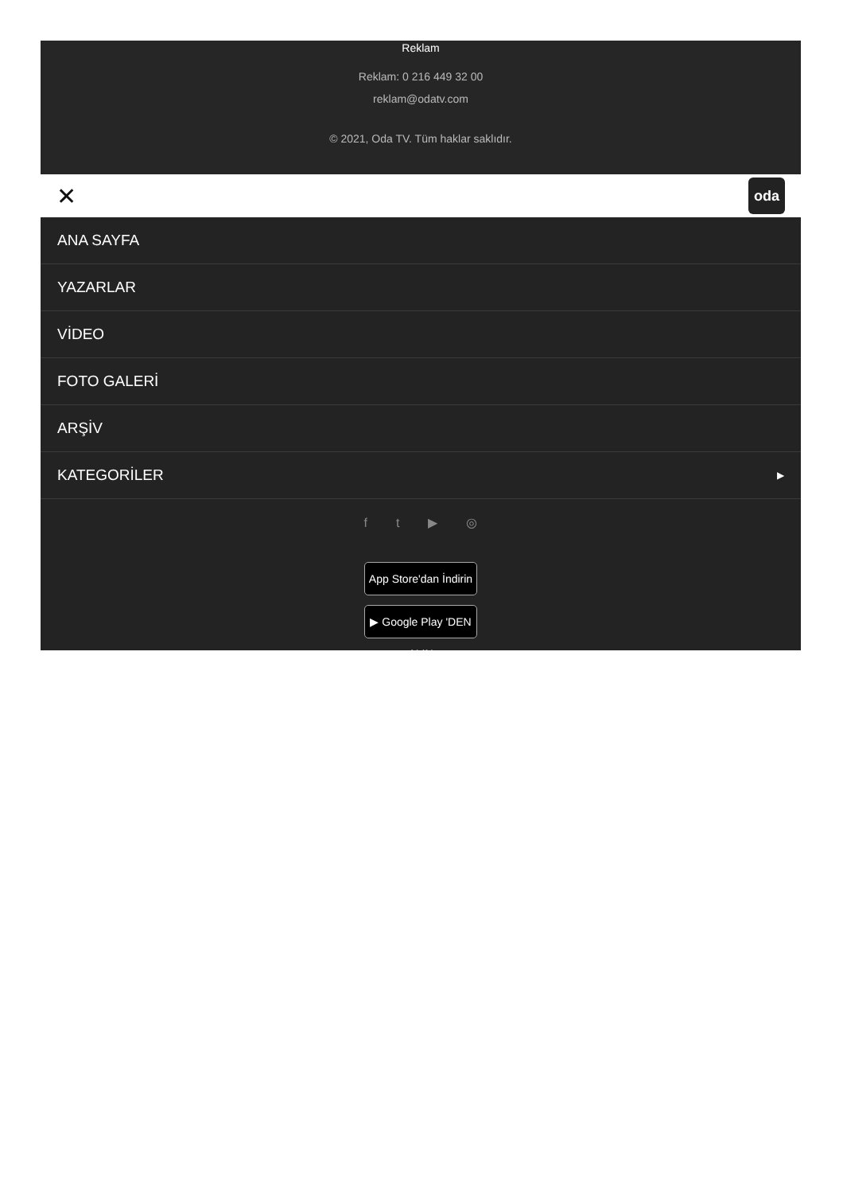Reklam
Reklam: 0 216 449 32 00
reklam@odatv.com
© 2021, Oda TV. Tüm haklar saklıdır.
✕ oda
ANA SAYFA
YAZARLAR
VİDEO
FOTO GALERİ
ARŞİV
KATEGORİLER ▶
ft ▶ ◎
App Store'dan İndirin
▶ Google Play 'DEN ALIN